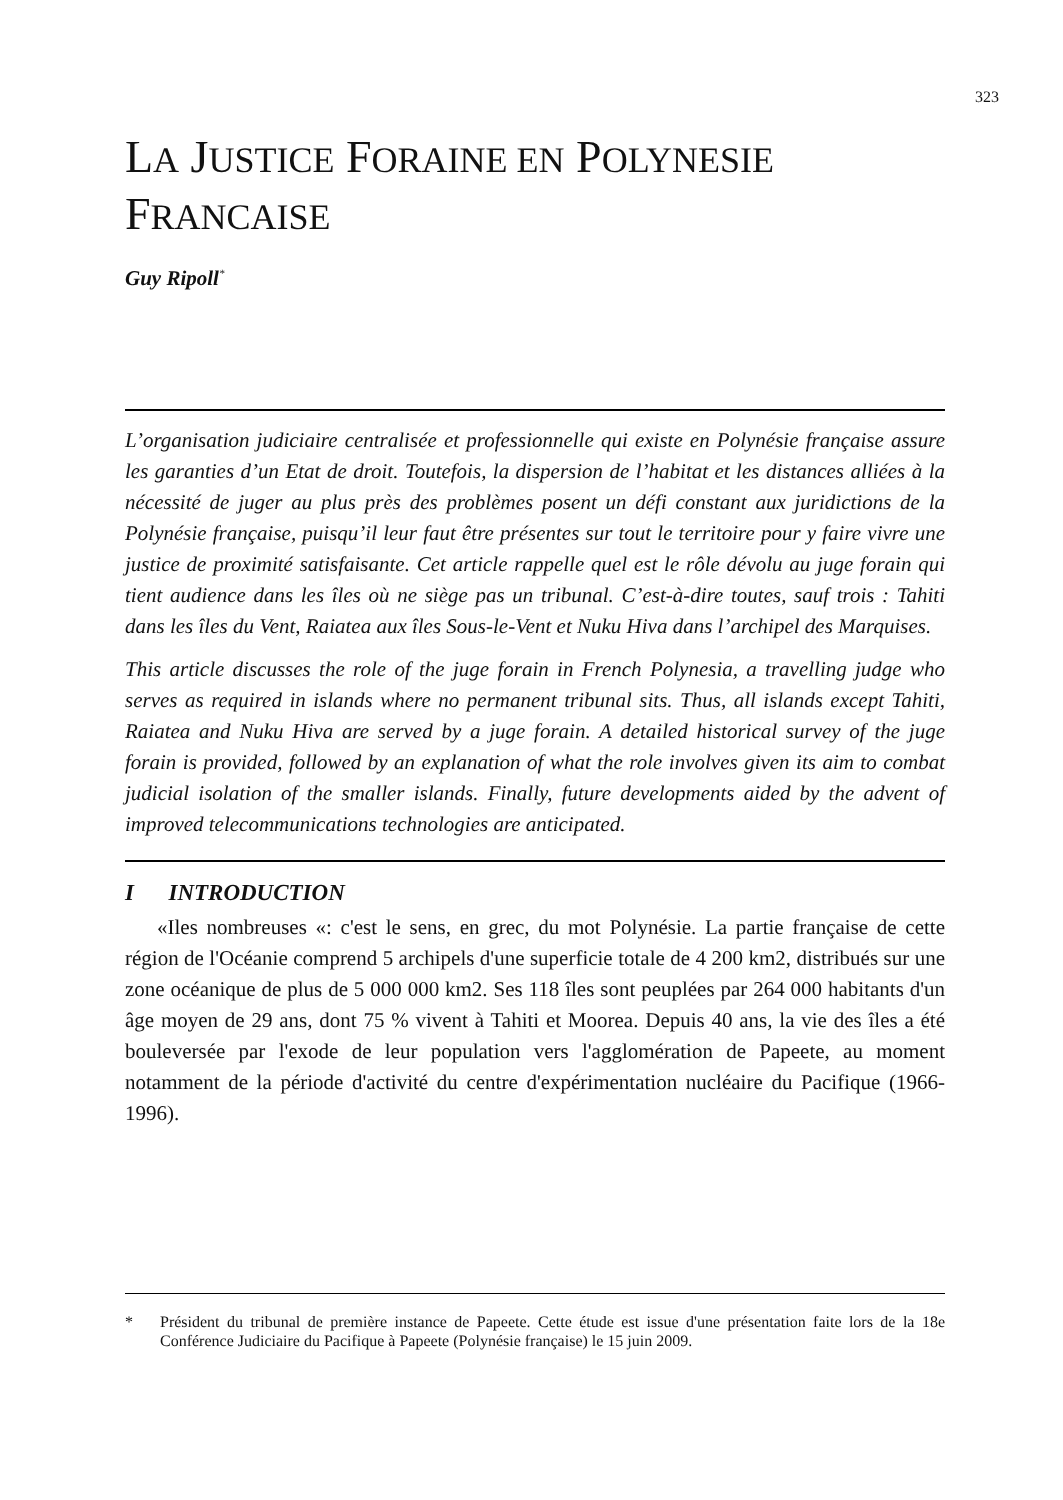323
LA JUSTICE FORAINE EN POLYNESIE
FRANCAISE
Guy Ripoll<sup>*</sup>
L’organisation judiciaire centralisée et professionnelle qui existe en Polynésie française assure les garanties d’un Etat de droit. Toutefois, la dispersion de l’habitat et les distances alliées à la nécessité de juger au plus près des problèmes posent un défi constant aux juridictions de la Polynésie française, puisqu’il leur faut être présentes sur tout le territoire pour y faire vivre une justice de proximité satisfaisante. Cet article rappelle quel est le rôle dévolu au juge forain qui tient audience dans les îles où ne siège pas un tribunal. C’est-à-dire toutes, sauf trois : Tahiti dans les îles du Vent, Raiatea aux îles Sous-le-Vent et Nuku Hiva dans l’archipel des Marquises.
This article discusses the role of the juge forain in French Polynesia, a travelling judge who serves as required in islands where no permanent tribunal sits. Thus, all islands except Tahiti, Raiatea and Nuku Hiva are served by a juge forain. A detailed historical survey of the juge forain is provided, followed by an explanation of what the role involves given its aim to combat judicial isolation of the smaller islands. Finally, future developments aided by the advent of improved telecommunications technologies are anticipated.
I INTRODUCTION
«Iles nombreuses «: c'est le sens, en grec, du mot Polynésie. La partie française de cette région de l'Océanie comprend 5 archipels d'une superficie totale de 4 200 km2, distribués sur une zone océanique de plus de 5 000 000 km2. Ses 118 îles sont peuplées par 264 000 habitants d'un âge moyen de 29 ans, dont 75 % vivent à Tahiti et Moorea. Depuis 40 ans, la vie des îles a été bouleversée par l'exode de leur population vers l'agglomération de Papeete, au moment notamment de la période d'activité du centre d'expérimentation nucléaire du Pacifique (1966-1996).
* Président du tribunal de première instance de Papeete. Cette étude est issue d'une présentation faite lors de la 18e Conférence Judiciaire du Pacifique à Papeete (Polynésie française) le 15 juin 2009.